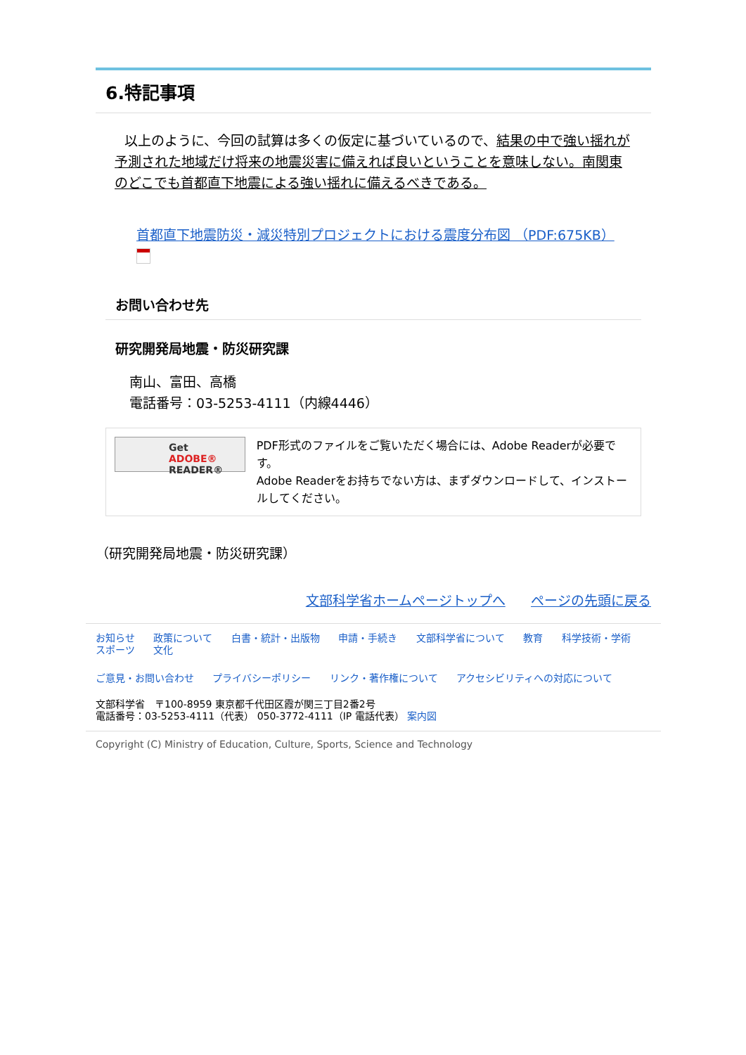6.特記事項
以上のように、今回の試算は多くの仮定に基づいているので、結果の中で強い揺れが予測された地域だけ将来の地震災害に備えれば良いということを意味しない。南関東のどこでも首都直下地震による強い揺れに備えるべきである。
首都直下地震防災・減災特別プロジェクトにおける震度分布図 （PDF:675KB）
お問い合わせ先
研究開発局地震・防災研究課
南山、富田、高橋
電話番号：03-5253-4111（内線4446）
Get
ADOBE® READER®
PDF形式のファイルをご覧いただく場合には、Adobe Readerが必要です。
Adobe Readerをお持ちでない方は、まずダウンロードして、インストールしてください。
（研究開発局地震・防災研究課）
文部科学省ホームページトップへ ページの先頭に戻る
お知らせ 政策について 白書・統計・出版物 申請・手続き 文部科学省について 教育 科学技術・学術 スポーツ 文化
ご意見・お問い合わせ プライバシーポリシー リンク・著作権について アクセシビリティへの対応について
文部科学省　〒100-8959 東京都千代田区霞が関三丁目2番2号
電話番号：03-5253-4111（代表） 050-3772-4111（IP 電話代表） 案内図
Copyright (C) Ministry of Education, Culture, Sports, Science and Technology